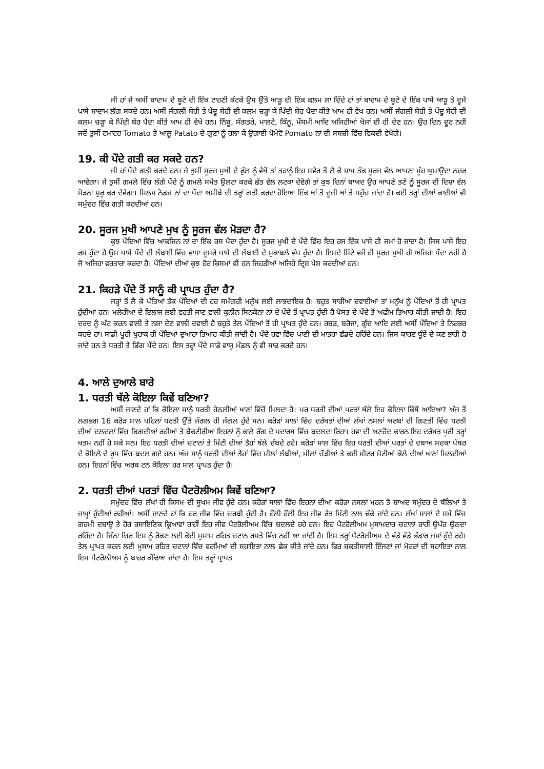ਜੀ ਹਾਂ ਜੇ ਅਸੀਂ ਬਾਦਾਮ ਦੇ ਬੂਟੇ ਦੀ ਇੱਕ ਟਾਹਣੀ ਕੱਟਕੇ ਉਸ ਉੱਤੇ ਆੜੂ ਦੀ ਇੱਕ ਕਲਮ ਲਾ ਦਿੰਦੇ ਹਾਂ ਤਾਂ ਬਾਦਾਮ ਦੇ ਬੂਟੇ ਦੇ ਇੱਕ ਪਾਸੇ ਆੜੂ ਤੇ ਦੂਜੇ ਪਾਸੇ ਬਾਦਾਮ ਲੱਗ ਸਕਦੇ ਹਨ। ਅਸੀਂ ਜੰਗਲੀ ਬੇਰੀ ਤੇ ਪੇਂਦੂ ਬੇਰੀ ਦੀ ਕਲਮ ਚੜ੍ਹਾ ਕੇ ਪਿੰਦੀ ਬੇਰ ਪੈਦਾ ਕੀਤੇ ਆਮ ਹੀ ਵੇਖ ਹਨ। ਅਸੀਂ ਜੰਗਲੀ ਬੇਰੀ ਤੇ ਪੇਂਦੂ ਬੇਰੀ ਦੀ ਕਲਮ ਚੜ੍ਹਾ ਕੇ ਪਿੰਦੀ ਬੇਰ ਪੈਦਾ ਕੀਤੇ ਆਮ ਹੀ ਵੇਖੇ ਹਨ। ਨਿੰਬੂ, ਸੰਗਤਰੇ, ਮਾਲਟੇ, ਕਿੰਨੂ, ਮੌਸਮੀ ਆਦਿ ਅਜਿਹੀਆਂ ਖੋਜਾਂ ਦੀ ਹੀ ਦੇਣ ਹਨ। ਉਹ ਦਿਨ ਦੂਰ ਨਹੀਂ ਜਦੋਂ ਤੁਸੀਂ ਟਮਾਟਰ Tomato ਤੇ ਆਲੂ Patato ਦੇ ਗੁਣਾਂ ਨੂੰ ਰਲਾ ਕੇ ਉਗਾਈ ਪੋਮੇਟੋ Pomato ਨਾਂ ਦੀ ਸਬਜ਼ੀ ਵਿੱਚ ਵਿਕਦੀ ਵੇਖੋਗੇ।
19. ਕੀ ਪੌਦੇ ਗਤੀ ਕਰ ਸਕਦੇ ਹਨ?
ਜੀ ਹਾਂ ਪੌਦੇ ਗਤੀ ਕਰਦੇ ਹਨ। ਜੇ ਤੁਸੀਂ ਸੂਰਜ ਮੁਖੀ ਦੇ ਫੁੱਲ ਨੂੰ ਵੇਖੋਂ ਤਾਂ ਤਹਾਨੂੰ ਇਹ ਸਵੇਰ ਤੋਂ ਲੈ ਕੇ ਸ਼ਾਮ ਤੱਕ ਸੂਰਜ ਵੱਲ ਆਪਣਾ ਮੂੰਹ ਘੁਮਾਉਂਦਾ ਨਜ਼ਰ ਆਵੇਗਾ। ਜੇ ਤੁਸੀਂ ਗਮਲੇ ਵਿੱਚ ਲੱਗੇ ਪੌਦੇ ਨੂੰ ਗਮਲੇ ਸਮੇਤ ਉਲਟਾ ਕਰਕੇ ਛੱਤ ਵੱਲ ਲਟਕਾ ਦੇਵੋਗੇ ਤਾਂ ਕੁਝ ਦਿਨਾਂ ਬਾਅਦ ਉਹ ਆਪਣੇ ਤਣੇ ਨੂੰ ਸੂਰਜ ਦੀ ਦਿਸ਼ਾ ਵੱਲ ਮੋੜਨਾ ਸ਼ੁਰੂ ਕਰ ਦੇਵੇਗਾ। ਸਿਲਮ ਨੋਡਜ ਨਾਂ ਦਾ ਪੌਦਾ ਅਮੀਬੇ ਦੀ ਤਰ੍ਹਾਂ ਗਤੀ ਕਰਦਾ ਹੋਇਆ ਇੱਕ ਥਾਂ ਤੋਂ ਦੂਜੀ ਥਾਂ ਤੇ ਪਹੁੰਚ ਜਾਂਦਾ ਹੈ। ਕਈ ਤਰ੍ਹਾਂ ਦੀਆਂ ਕਾਈਆਂ ਵੀ ਸਮੁੰਦਰ ਵਿੱਚ ਗਤੀ ਕਰਦੀਆਂ ਹਨ।
20. ਸੂਰਜ ਮੁਖੀ ਆਪਣੇ ਮੁਖ ਨੂੰ ਸੂਰਜ ਵੱਲ ਮੋੜਦਾ ਹੈ?
ਕੁਝ ਪੌਦਿਆਂ ਵਿੱਚ ਆਕਜਿਨ ਨਾਂ ਦਾ ਇੱਕ ਰਸ ਪੈਦਾ ਹੁੰਦਾ ਹੈ। ਸੂਰਜ ਮੁਖੀ ਦੇ ਪੌਦੇ ਵਿੱਚ ਇਹ ਰਸ ਇੱਕ ਪਾਸੇ ਹੀ ਜਮਾਂ ਹੋ ਜਾਂਦਾ ਹੈ। ਜਿਸ ਪਾਸੇ ਇਹ ਰਸ ਹੁੰਦਾ ਹੈ ਉਸ ਪਾਸੇ ਪੌਦੇ ਦੀ ਲੰਬਾਈ ਵਿੱਚ ਵਾਧਾ ਦੂਸਰੇ ਪਾਸੇ ਦੀ ਲੰਬਾਈ ਦੇ ਮੁਕਾਬਲੇ ਵੱਧ ਹੁੰਦਾ ਹੈ। ਇਸਦੇ ਸਿੱਟੇ ਵਜੋਂ ਹੀ ਸੂਰਜ ਮੁਖੀ ਹੀ ਅਜਿਹਾ ਪੌਦਾ ਨਹੀਂ ਹੈ ਜੋ ਅਜਿਹਾ ਵਰਤਾਰਾ ਕਰਦਾ ਹੈ। ਪੌਦਿਆਂ ਦੀਆਂ ਕੁਝ ਹੋਰ ਕਿਸਮਾਂ ਵੀ ਹਨ ਜਿਹੜੀਆਂ ਅਜਿਹੇ ਦ੍ਰਿਸ਼ ਪੇਸ਼ ਕਰਦੀਆਂ ਹਨ।
21. ਕਿਹੜੇ ਪੌਦੇ ਤੋਂ ਸਾਨੂੰ ਕੀ ਪ੍ਰਾਪਤ ਹੁੰਦਾ ਹੈ?
ਜੜ੍ਹਾਂ ਤੋਂ ਲੈ ਕੇ ਪੱਤਿਆਂ ਤੱਕ ਪੌਦਿਆਂ ਦੀ ਹਰ ਸਮੱਗਰੀ ਮਨੁੱਖ ਲਈ ਲਾਭਦਾਇਕ ਹੈ। ਬਹੁਤ ਸਾਰੀਆਂ ਦਵਾਈਆਂ ਤਾਂ ਮਨੁੱਖ ਨੂੰ ਪੌਦਿਆਂ ਤੋਂ ਹੀ ਪ੍ਰਾਪਤ ਹੁੰਦੀਆਂ ਹਨ। ਮਲੇਰੀਆ ਦੇ ਇਲਾਜ ਲਈ ਵਰਤੀ ਜਾਣ ਵਾਲੀ ਕੁਨੀਨ ਸਿਨਕੋਨਾ ਨਾਂ ਦੇ ਪੌਦੇ ਤੋਂ ਪ੍ਰਾਪਤ ਹੁੰਦੀ ਹੈ ਪੋਸਤ ਦੇ ਪੌਦੇ ਤੋਂ ਅਫੀਮ ਤਿਆਰ ਕੀਤੀ ਜਾਦੀ ਹੈ। ਇਹ ਦਰਦ ਨੂੰ ਘੱਟ ਕਰਨ ਵਾਲੀ ਤੇ ਨਸ਼ਾ ਦੇਣ ਵਾਲੀ ਦਵਾਈ ਹੈ ਬਹੁਤੇ ਤੇਲ ਪੌਦਿਆਂ ਤੋਂ ਹੀ ਪ੍ਰਾਪਤ ਹੁੰਦੇ ਹਨ। ਰਬੜ, ਬਰੋਜਾ, ਗੂੰਦ ਆਦਿ ਲਈ ਅਸੀਂ ਪੌਦਿਆ ਤੇ ਨਿਰਭਰ ਕਰਦੇ ਹਾਂ। ਸਾਡੀ ਪੂਰੀ ਖੁਰਾਕ ਹੀ ਪੌਦਿਆਂ ਦੁਆਰਾ ਤਿਆਰ ਕੀਤੀ ਜਾਂਦੀ ਹੈ। ਪੌਦੇ ਹਵਾ ਵਿੱਚ ਪਾਣੀ ਦੀ ਮਾਤਰਾ ਛੱਡਦੇ ਰਹਿੰਦੇ ਹਨ। ਜਿਸ ਕਾਰਣ ਧੂੰਏਂ ਦੇ ਕਣ ਭਾਰੀ ਹੋ ਜਾਂਦੇ ਹਨ ਤੇ ਧਰਤੀ ਤੇ ਡਿੱਗ ਪੈਂਦੇ ਹਨ। ਇਸ ਤਰ੍ਹਾਂ ਪੌਦੇ ਸਾਡੇ ਵਾਯੂ ਮੰਡਲ ਨੂੰ ਵੀ ਸਾਫ ਕਰਦੇ ਹਨ।
4. ਆਲੇ ਦੁਆਲੇ ਬਾਰੇ
1. ਧਰਤੀ ਥੱਲੇ ਕੋਇਲਾ ਕਿਵੇਂ ਬਣਿਆ?
ਅਸੀਂ ਜਾਣਦੇ ਹਾਂ ਕਿ ਕੋਇਲਾ ਸਾਨੂੰ ਧਰਤੀ ਹੇਠਲੀਆਂ ਖਾਣਾਂ ਵਿੱਚੋਂ ਮਿਲਦਾ ਹੈ। ਪਰ ਧਰਤੀ ਦੀਆਂ ਪਰਤਾਂ ਥੱਲੇ ਇਹ ਕੋਇਲਾ ਕਿੱਥੋਂ ਆਇਆ? ਅੱਜ ਤੋਂ ਲਗਭਗ 16 ਕਰੋੜ ਸਾਲ ਪਹਿਲਾਂ ਧਰਤੀ ਉੱਤੇ ਜੰਗਲ ਹੀ ਜੰਗਲ ਹੁੰਦੇ ਸਨ। ਕਰੋੜਾਂ ਸਾਲਾਂ ਵਿੱਚ ਦਰੱਖਤਾਂ ਦੀਆਂ ਲੱਖਾਂ ਨਸਲਾਂ ਅਰਬਾਂ ਦੀ ਗਿਣਤੀ ਵਿੱਚ ਧਰਤੀ ਦੀਆਂ ਦਲਦਲਾਂ ਵਿੱਚ ਡਿਗਦੀਆਂ ਰਹੀਆਂ ਤੇ ਬੈਕਟੀਰੀਆ ਇਹਨਾਂ ਨੂੰ ਕਾਲੇ ਰੰਗ ਦੇ ਪਦਾਰਥ ਵਿੱਚ ਬਦਲਦਾ ਰਿਹਾ। ਹਵਾ ਦੀ ਅਣਹੋਂਦ ਕਾਰਨ ਇਹ ਦਰੱਖਤ ਪੂਰੀ ਤਰ੍ਹਾਂ ਖਤਮ ਨਹੀਂ ਹੋ ਸਕੇ ਸਨ। ਇਹ ਧਰਤੀ ਦੀਆਂ ਚਟਾਨਾਂ ਤੇ ਮਿੱਟੀ ਦੀਆਂ ਤੈਹਾਂ ਥੱਲੇ ਦੱਬਦੇ ਰਹੇ। ਕਰੋੜਾਂ ਸਾਲ ਵਿੱਚ ਇਹ ਧਰਤੀ ਦੀਆਂ ਪਰਤਾਂ ਦੇ ਦਬਾਅ ਸਦਕਾ ਪੱਥਰ ਦੇ ਕੋਇਲੇ ਦੇ ਰੂਪ ਵਿੱਚ ਬਦਲ ਗਏ ਹਨ। ਅੱਜ ਸਾਨੂੰ ਧਰਤੀ ਦੀਆਂ ਤੈਹਾਂ ਵਿੱਚ ਮੀਲਾਂ ਲੰਬੀਆਂ, ਮੀਲਾਂ ਚੌੜੀਆਂ ਤੇ ਕਈ ਮੀਟਰ ਮੋਟੀਆਂ ਕੋਲੇ ਦੀਆਂ ਖਾਣਾਂ ਮਿਲਦੀਆਂ ਹਨ। ਇਹਨਾਂ ਵਿੱਚ ਅਰਬ ਟਨ ਕੋਇਲਾ ਹਰ ਸਾਲ ਪ੍ਰਾਪਤ ਹੁੰਦਾ ਹੈ।
2. ਧਰਤੀ ਦੀਆਂ ਪਰਤਾਂ ਵਿੱਚ ਪੈਟਰੋਲੀਅਮ ਕਿਵੇਂ ਬਣਿਆ?
ਸਮੁੰਦਰ ਵਿੱਚ ਲੱਖਾਂ ਹੀ ਕਿਸਮ ਦੀ ਸੂਖਮ ਜੀਵ ਹੁੰਦੇ ਹਨ। ਕਰੋੜਾਂ ਸਾਲਾਂ ਵਿੱਚ ਇਹਨਾਂ ਦੀਆ ਕਰੋੜਾ ਨਸਲਾਂ ਮਰਨ ਤੋ ਬਾਅਦ ਸਮੁੰਦਰ ਦੇ ਥੱਲਿਆਂ ਤੇ ਜਾਮ੍ਹਾਂ ਹੁੰਦੀਆਂ ਰਹੀਆਂ। ਅਸੀਂ ਜਾਣਦੇ ਹਾਂ ਕਿ ਹਰ ਜੀਵ ਵਿੱਚ ਚਰਬੀ ਹੁੰਦੀ ਹੈ। ਹੌਲੀ ਹੌਲੀ ਇਹ ਜੀਵ ਰੇਤ ਮਿੱਟੀ ਨਾਲ ਢੱਕੇ ਜਾਂਦੇ ਹਨ। ਲੱਖਾਂ ਸਾਲਾਂ ਦੇ ਸਮੇਂ ਵਿੱਚ ਗਰਮੀ ਦਬਾਉ ਤੇ ਹੋਰ ਰਸਾਇਣਿਕ ਕ੍ਰਿਆਵਾਂ ਰਾਹੀਂ ਇਹ ਜੀਵ ਪੈਟਰੋਲੀਅਮ ਵਿੱਚ ਬਦਲਦੇ ਰਹੇ ਹਨ। ਇਹ ਪੈਟਰੋਲੀਅਮ ਮੁਸਾਮਦਾਰ ਚਟਾਨਾਂ ਰਾਹੀਂ ਉਪੱਰ ਉਠਦਾ ਰਹਿੰਦਾ ਹੈ। ਜਿੰਨਾ ਚਿਰ ਇਸ ਨੂੰ ਰੋਕਣ ਲਈ ਕੋਈ ਮੁਸਾਮ ਰਹਿਤ ਚਟਾਨ ਰਸਤੇ ਵਿੱਚ ਨਹੀਂ ਆ ਜਾਂਦੀ ਹੈ। ਇਸ ਤਰ੍ਹਾਂ ਪੈਟਰੋਲੀਅਮ ਦੇ ਵੱਡੇ ਵੱਡੇ ਭੰਡਾਰ ਜਮਾਂ ਹੁੰਦੇ ਰਹੇ। ਤੇਲ ਪ੍ਰਾਪਤ ਕਰਨ ਲਈ ਮੁਸਾਮ ਰਹਿਤ ਚਟਾਨਾਂ ਵਿੱਚ ਵਰਮਿਆਂ ਦੀ ਸਹਾਇਤਾ ਨਾਲ ਛੇਕ ਕੀਤੇ ਜਾਂਦੇ ਹਨ। ਫਿਰ ਸ਼ਕਤੀਸਾਲੀ ਇੰਜਣਾਂ ਜਾਂ ਮੋਟਰਾਂ ਦੀ ਸਹਾਇਤਾ ਨਾਲ ਇਸ ਪੈਟਰੋਲੀਅਮ ਨੂੰ ਬਾਹਰ ਕੱਢਿਆ ਜਾਂਦਾ ਹੈ। ਇਸ ਤਰ੍ਹਾਂ ਪ੍ਰਾਪਤ